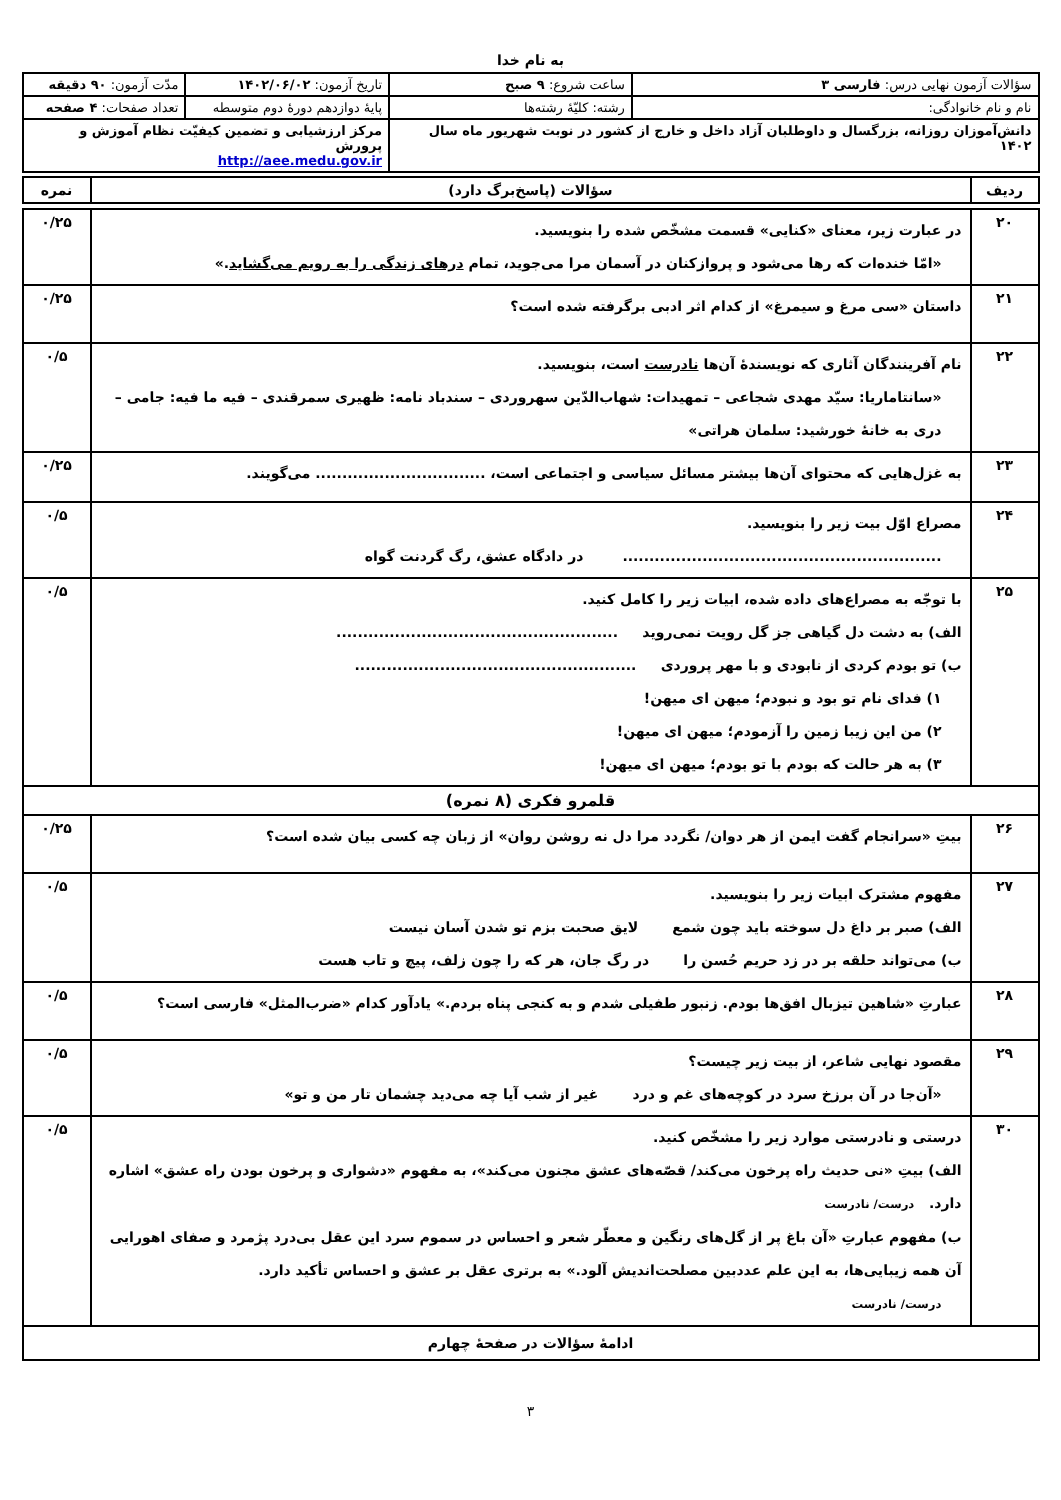به نام خدا
| سؤالات آزمون نهایی درس: فارسی ۳ | ساعت شروع: ۹ صبح | تاریخ آزمون: ۱۴۰۲/۰۶/۰۲ | مدّت آزمون: ۹۰ دقیقه |
| نام و نام خانوادگی: | رشته: کلیّهٔ رشته‌ها | پایهٔ دوازدهم دورهٔ دوم متوسطه | تعداد صفحات: ۴ صفحه |
| دانش‌آموزان روزانه، بزرگسال و داوطلبان آزاد داخل و خارج از کشور در نوبت شهریور ماه سال ۱۴۰۲ | | مرکز ارزشیابی و تضمین کیفیّت نظام آموزش و پرورش http://aee.medu.gov.ir | |
| ردیف | سؤالات (پاسخ‌برگ دارد) | نمره |
| --- | --- | --- |
| ۲۰ | در عبارت زیر، معنای «کنایی» قسمت مشخّص شده را بنویسید. «امّا خنده‌ات که رها می‌شود و پروازکنان در آسمان مرا می‌جوید، تمام درهای زندگی را به رویم می‌گشاید .» | ۰/۲۵ |
| ۲۱ | داستان «سی مرغ و سیمرغ» از کدام اثر ادبی برگرفته شده است؟ | ۰/۲۵ |
| ۲۲ | نام آفرینندگان آثاری که نویسندهٔ آن‌ها نادرست است، بنویسید. «سانتاماریا: سیّد مهدی شجاعی – تمهیدات: شهاب‌الدّین سهروردی – سندباد نامه: ظهیری سمرقندی – فیه ما فیه: جامی – دری به خانهٔ خورشید: سلمان هراتی» | ۰/۵ |
| ۲۳ | به غزل‌هایی که محتوای آن‌ها بیشتر مسائل سیاسی و اجتماعی است، ................................ می‌گویند. | ۰/۲۵ |
| ۲۴ | مصراع اوّل بیت زیر را بنویسید. ............................................................ در دادگاه عشق، رگ گردنت گواه | ۰/۵ |
| ۲۵ | با توجّه به مصراع‌های داده شده، ابیات زیر را کامل کنید. الف) به دشت دل گیاهی جز گل رویت نمی‌روید ..................................................... ب) تو بودم کردی از نابودی و با مهر پروردی ..................................................... ۱) فدای نام تو بود و نبودم؛ میهن ای میهن! ۲) من این زیبا زمین را آزمودم؛ میهن ای میهن! ۳) به هر حالت که بودم با تو بودم؛ میهن ای میهن! | ۰/۵ |
| قلمرو فکری (۸ نمره) | | |
| ۲۶ | بیتِ «سرانجام گفت ایمن از هر دوان/ نگردد مرا دل نه روشن روان» از زبان چه کسی بیان شده است؟ | ۰/۲۵ |
| ۲۷ | مفهوم مشترک ابیات زیر را بنویسید. الف) صبر بر داغ دل سوخته باید چون شمع لایق صحبت بزم تو شدن آسان نیست ب) می‌تواند حلقه بر در زد حریم حُسن را در رگ جان، هر که را چون زلف، پیچ و تاب هست | ۰/۵ |
| ۲۸ | عبارتِ «شاهین تیزبال افق‌ها بودم. زنبور طفیلی شدم و به کنجی پناه بردم.» یادآور کدام «ضرب‌المثل» فارسی است؟ | ۰/۵ |
| ۲۹ | مقصود نهایی شاعر، از بیت زیر چیست؟ «آن‌جا در آن برزخ سرد در کوچه‌های غم و درد غیر از شب آیا چه می‌دید چشمان تار من و تو» | ۰/۵ |
| ۳۰ | درستی و نادرستی موارد زیر را مشخّص کنید. الف) بیتِ «نی حدیث راه پرخون می‌کند/ قصّه‌های عشق مجنون می‌کند»، به مفهوم «دشواری و پرخون بودن راه عشق» اشاره دارد. درست/ نادرست ب) مفهوم عبارتِ «آن باغ پر از گل‌های رنگین و معطّر شعر و احساس در سموم سرد این عقل بی‌درد پژمرد و صفای اهورایی آن همه زیبایی‌ها، به این علم عددبین مصلحت‌اندیش آلود.» به برتری عقل بر عشق و احساس تأکید دارد. درست/ نادرست | ۰/۵ |
| ادامهٔ سؤالات در صفحهٔ چهارم | | |
۳